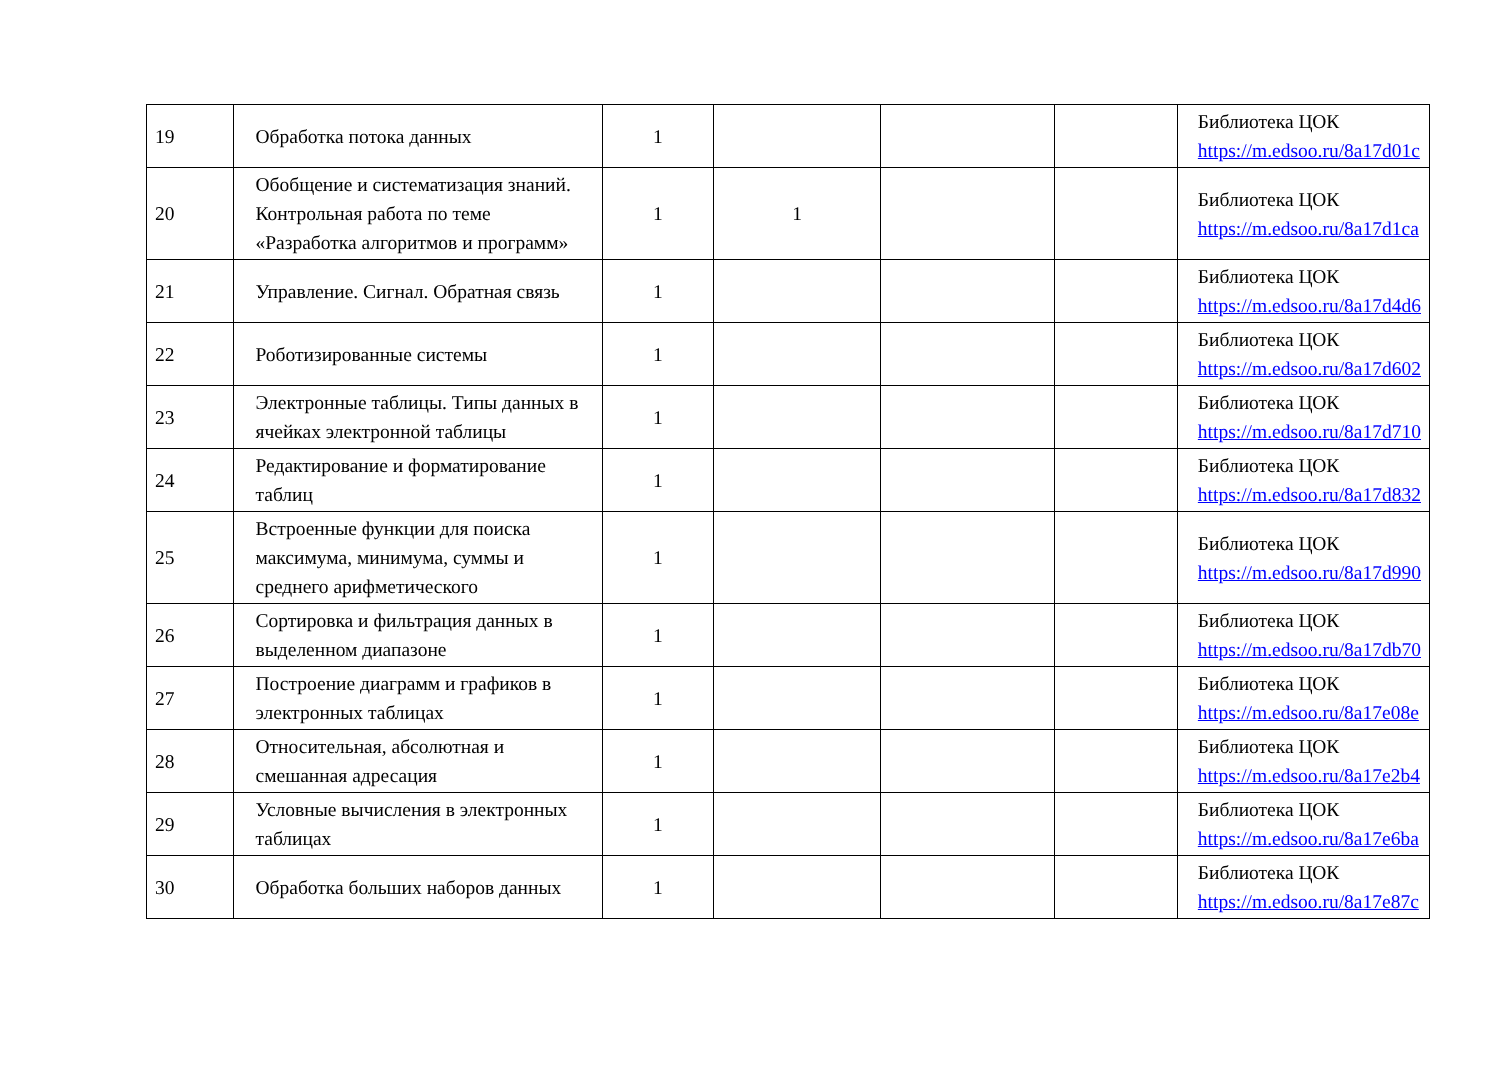| 19 | Обработка потока данных | 1 | | | | Библиотека ЦОК https://m.edsoo.ru/8a17d01c |
| 20 | Обобщение и систематизация знаний. Контрольная работа по теме «Разработка алгоритмов и программ» | 1 | 1 | | | Библиотека ЦОК https://m.edsoo.ru/8a17d1ca |
| 21 | Управление. Сигнал. Обратная связь | 1 | | | | Библиотека ЦОК https://m.edsoo.ru/8a17d4d6 |
| 22 | Роботизированные системы | 1 | | | | Библиотека ЦОК https://m.edsoo.ru/8a17d602 |
| 23 | Электронные таблицы. Типы данных в ячейках электронной таблицы | 1 | | | | Библиотека ЦОК https://m.edsoo.ru/8a17d710 |
| 24 | Редактирование и форматирование таблиц | 1 | | | | Библиотека ЦОК https://m.edsoo.ru/8a17d832 |
| 25 | Встроенные функции для поиска максимума, минимума, суммы и среднего арифметического | 1 | | | | Библиотека ЦОК https://m.edsoo.ru/8a17d990 |
| 26 | Сортировка и фильтрация данных в выделенном диапазоне | 1 | | | | Библиотека ЦОК https://m.edsoo.ru/8a17db70 |
| 27 | Построение диаграмм и графиков в электронных таблицах | 1 | | | | Библиотека ЦОК https://m.edsoo.ru/8a17e08e |
| 28 | Относительная, абсолютная и смешанная адресация | 1 | | | | Библиотека ЦОК https://m.edsoo.ru/8a17e2b4 |
| 29 | Условные вычисления в электронных таблицах | 1 | | | | Библиотека ЦОК https://m.edsoo.ru/8a17e6ba |
| 30 | Обработка больших наборов данных | 1 | | | | Библиотека ЦОК https://m.edsoo.ru/8a17e87c |